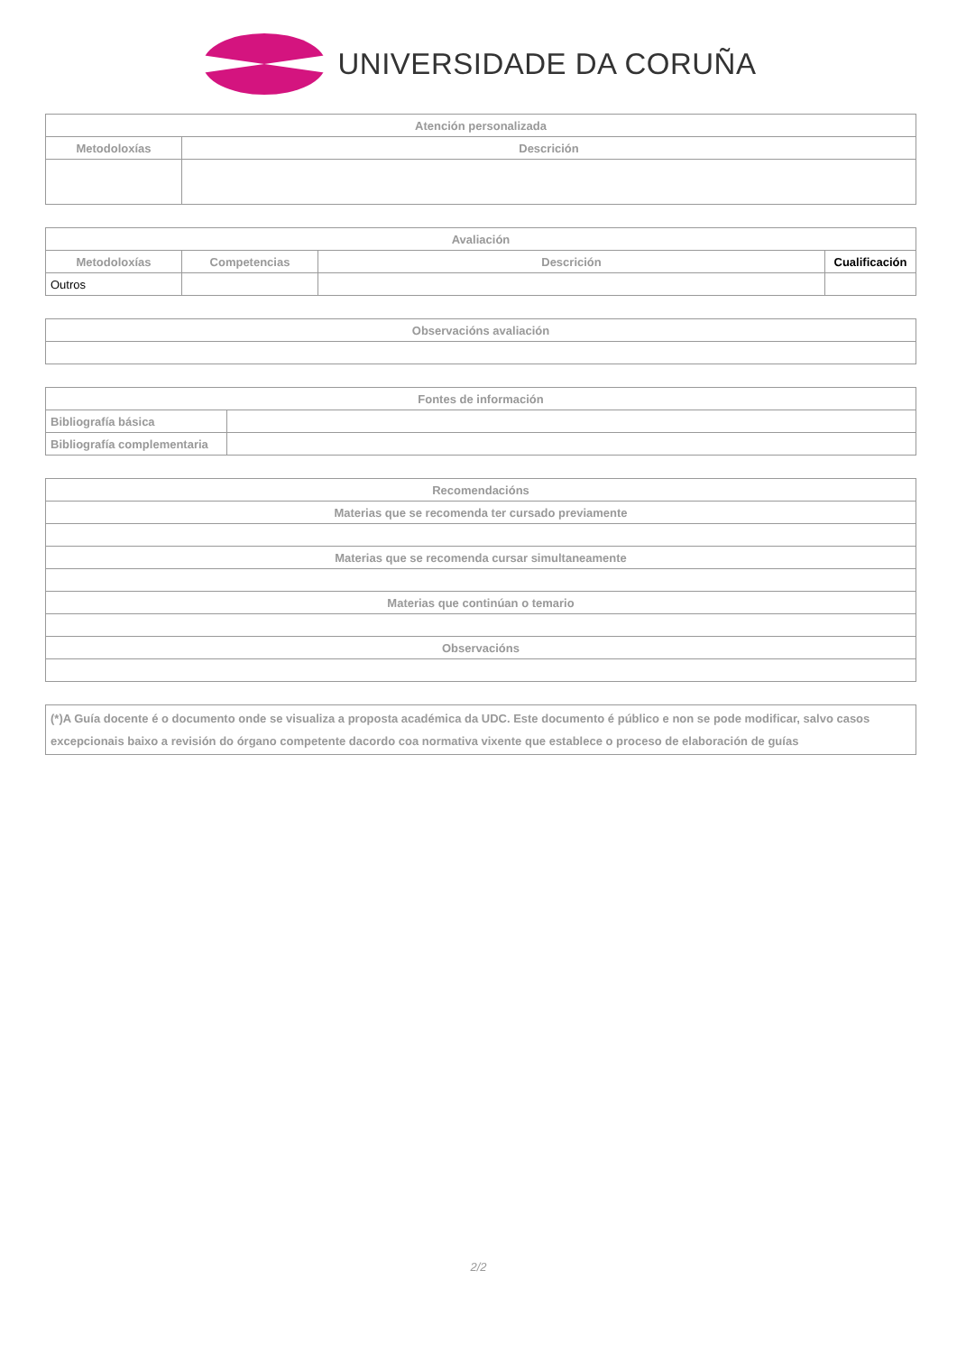UNIVERSIDADE DA CORUÑA
| Atención personalizada | |
| --- | --- |
| Metodoloxías | Descrición |
| Avaliación | | | |
| --- | --- | --- | --- |
| Metodoloxías | Competencias | Descrición | Cualificación |
| Outros | | | |
| Observacións avaliación |
| --- |
| Fontes de información | |
| --- | --- |
| Bibliografía básica | |
| Bibliografía complementaria | |
| Recomendacións |
| --- |
| Materias que se recomenda ter cursado previamente |
| Materias que se recomenda cursar simultaneamente |
| Materias que continúan o temario |
| Observacións |
| (*)A Guía docente é o documento onde se visualiza a proposta académica da UDC. Este documento é público e non se pode modificar, salvo casos excepcionais baixo a revisión do órgano competente dacordo coa normativa vixente que establece o proceso de elaboración de guías |
| --- |
2/2